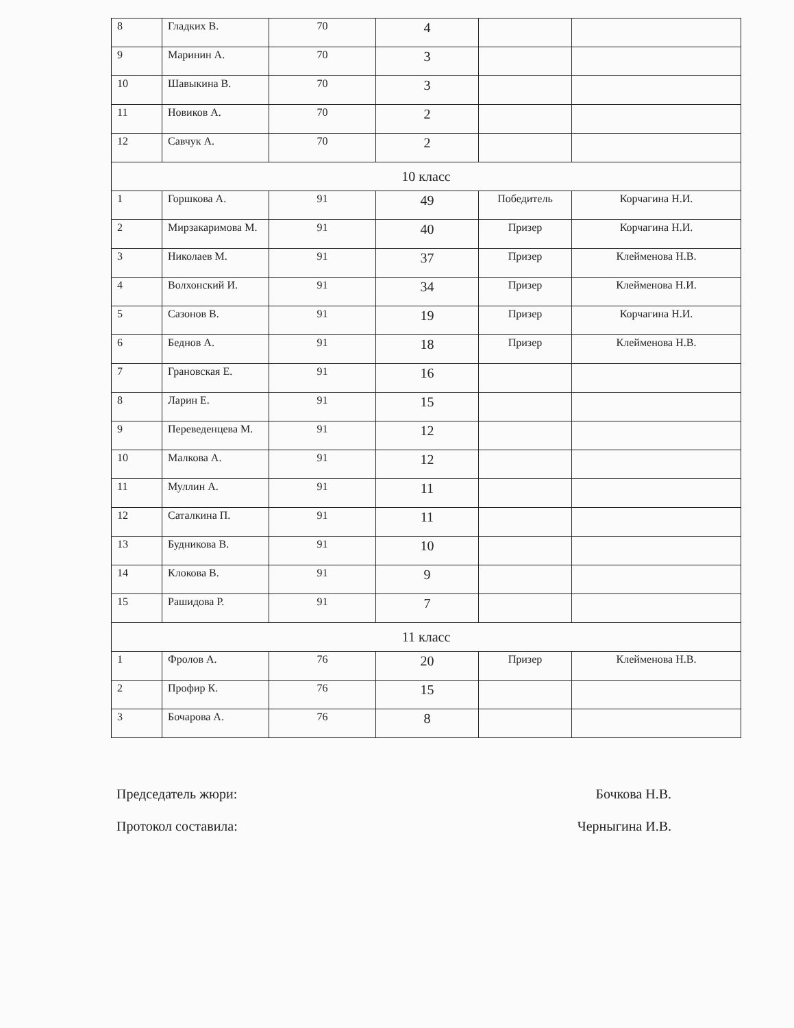| 8 | Гладких В. | 70 | 4 | | |
| 9 | Маринин А. | 70 | 3 | | |
| 10 | Шавыкина В. | 70 | 3 | | |
| 11 | Новиков А. | 70 | 2 | | |
| 12 | Савчук А. | 70 | 2 | | |
| 10 класс | | | | | |
| 1 | Горшкова А. | 91 | 49 | Победитель | Корчагина Н.И. |
| 2 | Мирзакаримова М. | 91 | 40 | Призер | Корчагина Н.И. |
| 3 | Николаев М. | 91 | 37 | Призер | Клейменова Н.В. |
| 4 | Волхонский И. | 91 | 34 | Призер | Клейменова Н.И. |
| 5 | Сазонов В. | 91 | 19 | Призер | Корчагина Н.И. |
| 6 | Беднов А. | 91 | 18 | Призер | Клейменова Н.В. |
| 7 | Грановская Е. | 91 | 16 | | |
| 8 | Ларин Е. | 91 | 15 | | |
| 9 | Переведенцева М. | 91 | 12 | | |
| 10 | Малкова А. | 91 | 12 | | |
| 11 | Муллин А. | 91 | 11 | | |
| 12 | Саталкина П. | 91 | 11 | | |
| 13 | Будникова В. | 91 | 10 | | |
| 14 | Клокова В. | 91 | 9 | | |
| 15 | Рашидова Р. | 91 | 7 | | |
| 11 класс | | | | | |
| 1 | Фролов А. | 76 | 20 | Призер | Клейменова Н.В. |
| 2 | Профир К. | 76 | 15 | | |
| 3 | Бочарова А. | 76 | 8 | | |
Председатель жюри: Бочкова Н.В.
Протокол составила: Черныгина И.В.